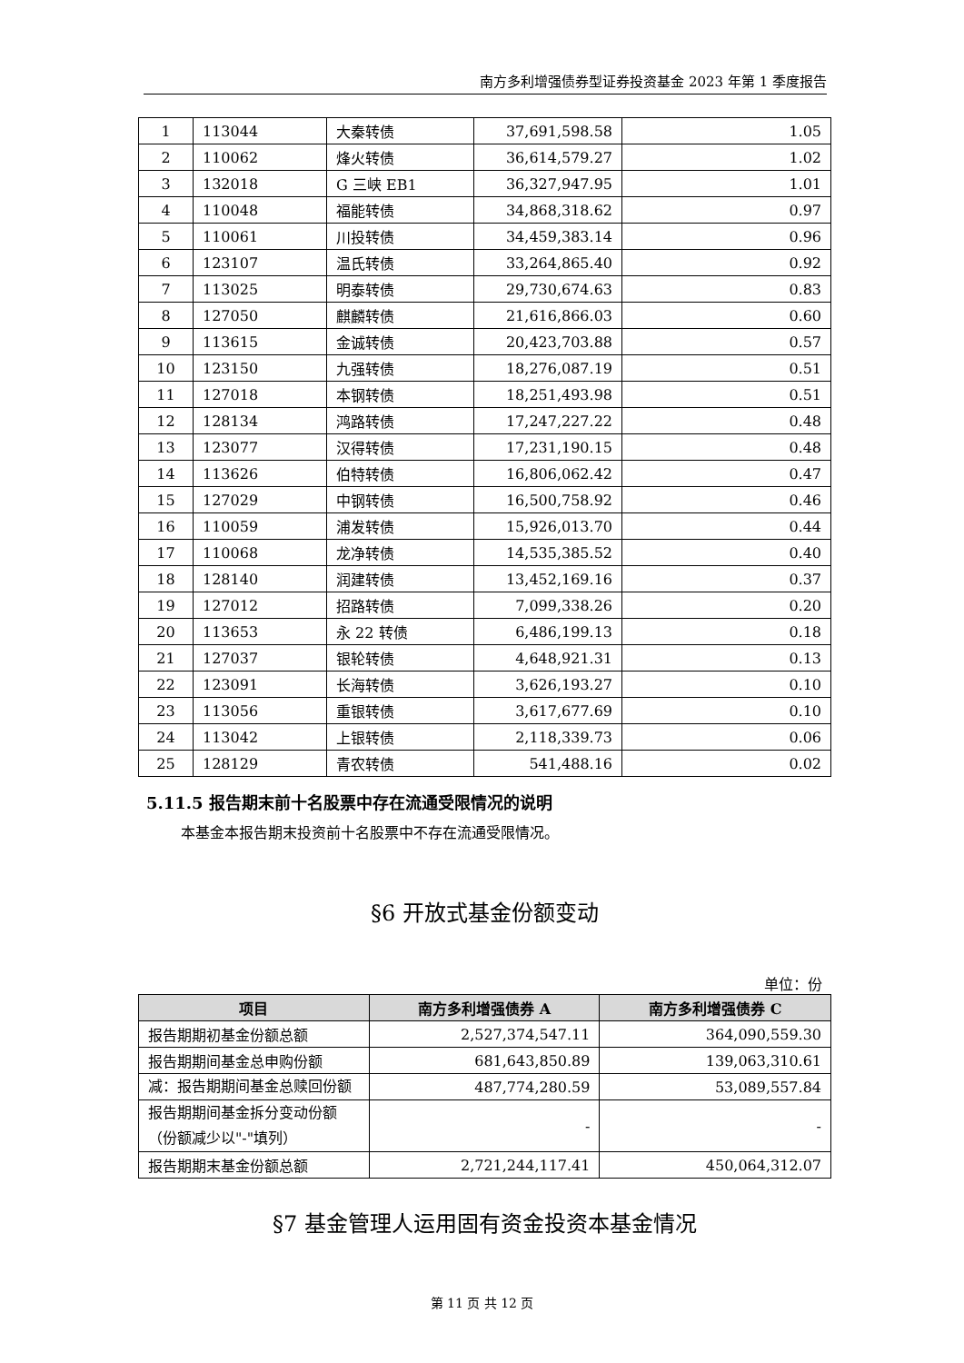南方多利增强债券型证券投资基金 2023 年第 1 季度报告
| 1 | 113044 | 大秦转债 | 37,691,598.58 | 1.05 |
| 2 | 110062 | 烽火转债 | 36,614,579.27 | 1.02 |
| 3 | 132018 | G 三峡 EB1 | 36,327,947.95 | 1.01 |
| 4 | 110048 | 福能转债 | 34,868,318.62 | 0.97 |
| 5 | 110061 | 川投转债 | 34,459,383.14 | 0.96 |
| 6 | 123107 | 温氏转债 | 33,264,865.40 | 0.92 |
| 7 | 113025 | 明泰转债 | 29,730,674.63 | 0.83 |
| 8 | 127050 | 麒麟转债 | 21,616,866.03 | 0.60 |
| 9 | 113615 | 金诚转债 | 20,423,703.88 | 0.57 |
| 10 | 123150 | 九强转债 | 18,276,087.19 | 0.51 |
| 11 | 127018 | 本钢转债 | 18,251,493.98 | 0.51 |
| 12 | 128134 | 鸿路转债 | 17,247,227.22 | 0.48 |
| 13 | 123077 | 汉得转债 | 17,231,190.15 | 0.48 |
| 14 | 113626 | 伯特转债 | 16,806,062.42 | 0.47 |
| 15 | 127029 | 中钢转债 | 16,500,758.92 | 0.46 |
| 16 | 110059 | 浦发转债 | 15,926,013.70 | 0.44 |
| 17 | 110068 | 龙净转债 | 14,535,385.52 | 0.40 |
| 18 | 128140 | 润建转债 | 13,452,169.16 | 0.37 |
| 19 | 127012 | 招路转债 | 7,099,338.26 | 0.20 |
| 20 | 113653 | 永 22 转债 | 6,486,199.13 | 0.18 |
| 21 | 127037 | 银轮转债 | 4,648,921.31 | 0.13 |
| 22 | 123091 | 长海转债 | 3,626,193.27 | 0.10 |
| 23 | 113056 | 重银转债 | 3,617,677.69 | 0.10 |
| 24 | 113042 | 上银转债 | 2,118,339.73 | 0.06 |
| 25 | 128129 | 青农转债 | 541,488.16 | 0.02 |
5.11.5 报告期末前十名股票中存在流通受限情况的说明
本基金本报告期末投资前十名股票中不存在流通受限情况。
§6 开放式基金份额变动
单位：份
| 项目 | 南方多利增强债券 A | 南方多利增强债券 C |
| --- | --- | --- |
| 报告期期初基金份额总额 | 2,527,374,547.11 | 364,090,559.30 |
| 报告期期间基金总申购份额 | 681,643,850.89 | 139,063,310.61 |
| 减：报告期期间基金总赎回份额 | 487,774,280.59 | 53,089,557.84 |
| 报告期期间基金拆分变动份额（份额减少以"-"填列） | - | - |
| 报告期期末基金份额总额 | 2,721,244,117.41 | 450,064,312.07 |
§7 基金管理人运用固有资金投资本基金情况
第 11 页 共 12 页